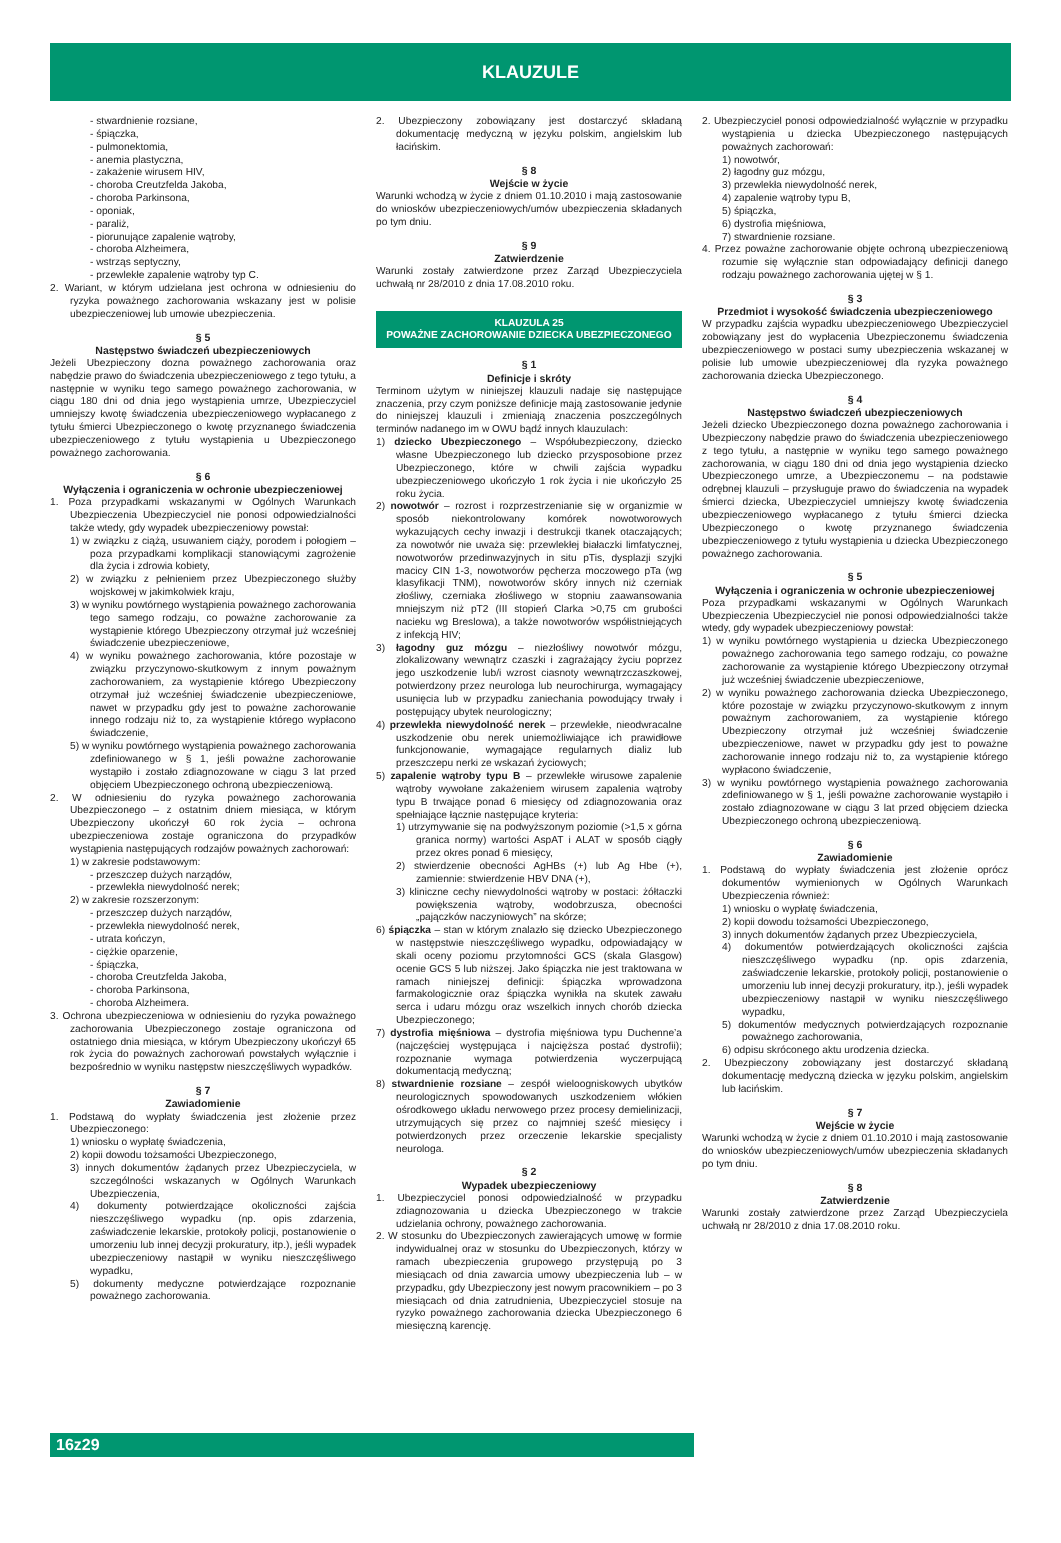KLAUZULE
- stwardnienie rozsiane,
- śpiączka,
- pulmonektomia,
- anemia plastyczna,
- zakażenie wirusem HIV,
- choroba Creutzfelda Jakoba,
- choroba Parkinsona,
- oponiak,
- paraliż,
- piorunujące zapalenie wątroby,
- choroba Alzheimera,
- wstrząs septyczny,
- przewlekłe zapalenie wątroby typ C.
2. Wariant, w którym udzielana jest ochrona w odniesieniu do ryzyka poważnego zachorowania wskazany jest w polisie ubezpieczeniowej lub umowie ubezpieczenia.
§ 5
Następstwo świadczeń ubezpieczeniowych
Jeżeli Ubezpieczony dozna poważnego zachorowania oraz nabędzie prawo do świadczenia ubezpieczeniowego z tego tytułu, a następnie w wyniku tego samego poważnego zachorowania, w ciągu 180 dni od dnia jego wystąpienia umrze, Ubezpieczyciel umniejszy kwotę świadczenia ubezpieczeniowego wypłacanego z tytułu śmierci Ubezpieczonego o kwotę przyznanego świadczenia ubezpieczeniowego z tytułu wystąpienia u Ubezpieczonego poważnego zachorowania.
§ 6
Wyłączenia i ograniczenia w ochronie ubezpieczeniowej
1. Poza przypadkami wskazanymi w Ogólnych Warunkach Ubezpieczenia Ubezpieczyciel nie ponosi odpowiedzialności także wtedy, gdy wypadek ubezpieczeniowy powstał:
1) w związku z ciążą, usuwaniem ciąży, porodem i połogiem – poza przypadkami komplikacji stanowiącymi zagrożenie dla życia i zdrowia kobiety,
2) w związku z pełnieniem przez Ubezpieczonego służby wojskowej w jakimkolwiek kraju,
3) w wyniku powtórnego wystąpienia poważnego zachorowania tego samego rodzaju, co poważne zachorowanie za wystąpienie którego Ubezpieczony otrzymał już wcześniej świadczenie ubezpieczeniowe,
4) w wyniku poważnego zachorowania, które pozostaje w związku przyczynowo-skutkowym z innym poważnym zachorowaniem, za wystąpienie którego Ubezpieczony otrzymał już wcześniej świadczenie ubezpieczeniowe, nawet w przypadku gdy jest to poważne zachorowanie innego rodzaju niż to, za wystąpienie którego wypłacono świadczenie,
5) w wyniku powtórnego wystąpienia poważnego zachorowania zdefiniowanego w § 1, jeśli poważne zachorowanie wystąpiło i zostało zdiagnozowane w ciągu 3 lat przed objęciem Ubezpieczonego ochroną ubezpieczeniową.
2. W odniesieniu do ryzyka poważnego zachorowania Ubezpieczonego – z ostatnim dniem miesiąca, w którym Ubezpieczony ukończył 60 rok życia – ochrona ubezpieczeniowa zostaje ograniczona do przypadków wystąpienia następujących rodzajów poważnych zachorowań:
1) w zakresie podstawowym:
- przeszczep dużych narządów,
- przewlekła niewydolność nerek;
2) w zakresie rozszerzonym:
- przeszczep dużych narządów,
- przewlekła niewydolność nerek,
- utrata kończyn,
- ciężkie oparzenie,
- śpiączka,
- choroba Creutzfelda Jakoba,
- choroba Parkinsona,
- choroba Alzheimera.
3. Ochrona ubezpieczeniowa w odniesieniu do ryzyka poważnego zachorowania Ubezpieczonego zostaje ograniczona od ostatniego dnia miesiąca, w którym Ubezpieczony ukończył 65 rok życia do poważnych zachorowań powstałych wyłącznie i bezpośrednio w wyniku następstw nieszczęśliwych wypadków.
§ 7
Zawiadomienie
1. Podstawą do wypłaty świadczenia jest złożenie przez Ubezpieczonego:
1) wniosku o wypłatę świadczenia,
2) kopii dowodu tożsamości Ubezpieczonego,
3) innych dokumentów żądanych przez Ubezpieczyciela, w szczególności wskazanych w Ogólnych Warunkach Ubezpieczenia,
4) dokumenty potwierdzające okoliczności zajścia nieszczęśliwego wypadku (np. opis zdarzenia, zaświadczenie lekarskie, protokoły policji, postanowienie o umorzeniu lub innej decyzji prokuratury, itp.), jeśli wypadek ubezpieczeniowy nastąpił w wyniku nieszczęśliwego wypadku,
5) dokumenty medyczne potwierdzające rozpoznanie poważnego zachorowania.
2. Ubezpieczony zobowiązany jest dostarczyć składaną dokumentację medyczną w języku polskim, angielskim lub łacińskim.
§ 8
Wejście w życie
Warunki wchodzą w życie z dniem 01.10.2010 i mają zastosowanie do wniosków ubezpieczeniowych/umów ubezpieczenia składanych po tym dniu.
§ 9
Zatwierdzenie
Warunki zostały zatwierdzone przez Zarząd Ubezpieczyciela uchwałą nr 28/2010 z dnia 17.08.2010 roku.
KLAUZULA 25
POWAŻNE ZACHOROWANIE DZIECKA UBEZPIECZONEGO
§ 1
Definicje i skróty
Terminom użytym w niniejszej klauzuli nadaje się następujące znaczenia, przy czym poniższe definicje mają zastosowanie jedynie do niniejszej klauzuli i zmieniają znaczenia poszczególnych terminów nadanego im w OWU bądź innych klauzulach:
1) dziecko Ubezpieczonego – Współubezpieczony, dziecko własne Ubezpieczonego lub dziecko przysposobione przez Ubezpieczonego, które w chwili zajścia wypadku ubezpieczeniowego ukończyło 1 rok życia i nie ukończyło 25 roku życia.
2) nowotwór – rozrost i rozprzestrzenianie się w organizmie w sposób niekontrolowany komórek nowotworowych wykazujących cechy inwazji i destrukcji tkanek otaczających; za nowotwór nie uważa się: przewlekłej białaczki limfatycznej, nowotworów przedinwazyjnych in situ pTis, dysplazji szyjki macicy CIN 1-3, nowotworów pęcherza moczowego pTa (wg klasyfikacji TNM), nowotworów skóry innych niż czerniak złośliwy, czerniaka złośliwego w stopniu zaawansowania mniejszym niż pT2 (III stopień Clarka >0,75 cm grubości nacieku wg Breslowa), a także nowotworów współistniejących z infekcją HIV;
3) łagodny guz mózgu – niezłośliwy nowotwór mózgu, zlokalizowany wewnątrz czaszki i zagrażający życiu poprzez jego uszkodzenie lub/i wzrost ciasnoty wewnątrzczaszkowej, potwierdzony przez neurologa lub neurochirurga, wymagający usunięcia lub w przypadku zaniechania powodujący trwały i postępujący ubytek neurologiczny;
4) przewlekła niewydolność nerek – przewlekłe, nieodwracalne uszkodzenie obu nerek uniemożliwiające ich prawidłowe funkcjonowanie, wymagające regularnych dializ lub przeszczepu nerki ze wskazań życiowych;
5) zapalenie wątroby typu B – przewlekłe wirusowe zapalenie wątroby wywołane zakażeniem wirusem zapalenia wątroby typu B trwające ponad 6 miesięcy od zdiagnozowania oraz spełniające łącznie następujące kryteria:
1) utrzymywanie się na podwyższonym poziomie (>1,5 x górna granica normy) wartości AspAT i ALAT w sposób ciągły przez okres ponad 6 miesięcy,
2) stwierdzenie obecności AgHBs (+) lub Ag Hbe (+), zamiennie: stwierdzenie HBV DNA (+),
3) kliniczne cechy niewydolności wątroby w postaci: żółtaczki powiększenia wątroby, wodobrzusza, obecności „pajączków naczyniowych” na skórze;
6) śpiączka – stan w którym znalazło się dziecko Ubezpieczonego w następstwie nieszczęśliwego wypadku, odpowiadający w skali oceny poziomu przytomności GCS (skala Glasgow) ocenie GCS 5 lub niższej. Jako śpiączka nie jest traktowana w ramach niniejszej definicji: śpiączka wprowadzona farmakologicznie oraz śpiączka wynikła na skutek zawału serca i udaru mózgu oraz wszelkich innych chorób dziecka Ubezpieczonego;
7) dystrofia mięśniowa – dystrofia mięśniowa typu Duchenne’a (najczęściej występująca i najcięższa postać dystrofii); rozpoznanie wymaga potwierdzenia wyczerpującą dokumentacją medyczną;
8) stwardnienie rozsiane – zespół wieloogniskowych ubytków neurologicznych spowodowanych uszkodzeniem włókien ośrodkowego układu nerwowego przez procesy demielinizacji, utrzymujących się przez co najmniej sześć miesięcy i potwierdzonych przez orzeczenie lekarskie specjalisty neurologa.
§ 2
Wypadek ubezpieczeniowy
1. Ubezpieczyciel ponosi odpowiedzialność w przypadku zdiagnozowania u dziecka Ubezpieczonego w trakcie udzielania ochrony, poważnego zachorowania.
2. W stosunku do Ubezpieczonych zawierających umowę w formie indywidualnej oraz w stosunku do Ubezpieczonych, którzy w ramach ubezpieczenia grupowego przystępują po 3 miesiącach od dnia zawarcia umowy ubezpieczenia lub – w przypadku, gdy Ubezpieczony jest nowym pracownikiem – po 3 miesiącach od dnia zatrudnienia, Ubezpieczyciel stosuje na ryzyko poważnego zachorowania dziecka Ubezpieczonego 6 miesięczną karencję.
2. Ubezpieczyciel ponosi odpowiedzialność wyłącznie w przypadku wystąpienia u dziecka Ubezpieczonego następujących poważnych zachorowań:
1) nowotwór,
2) łagodny guz mózgu,
3) przewlekła niewydolność nerek,
4) zapalenie wątroby typu B,
5) śpiączka,
6) dystrofia mięśniowa,
7) stwardnienie rozsiane.
4. Przez poważne zachorowanie objęte ochroną ubezpieczeniową rozumie się wyłącznie stan odpowiadający definicji danego rodzaju poważnego zachorowania ujętej w § 1.
§ 3
Przedmiot i wysokość świadczenia ubezpieczeniowego
W przypadku zajścia wypadku ubezpieczeniowego Ubezpieczyciel zobowiązany jest do wypłacenia Ubezpieczonemu świadczenia ubezpieczeniowego w postaci sumy ubezpieczenia wskazanej w polisie lub umowie ubezpieczeniowej dla ryzyka poważnego zachorowania dziecka Ubezpieczonego.
§ 4
Następstwo świadczeń ubezpieczeniowych
Jeżeli dziecko Ubezpieczonego dozna poważnego zachorowania i Ubezpieczony nabędzie prawo do świadczenia ubezpieczeniowego z tego tytułu, a następnie w wyniku tego samego poważnego zachorowania, w ciągu 180 dni od dnia jego wystąpienia dziecko Ubezpieczonego umrze, a Ubezpieczonemu – na podstawie odrębnej klauzuli – przysługuje prawo do świadczenia na wypadek śmierci dziecka, Ubezpieczyciel umniejszy kwotę świadczenia ubezpieczeniowego wypłacanego z tytułu śmierci dziecka Ubezpieczonego o kwotę przyznanego świadczenia ubezpieczeniowego z tytułu wystąpienia u dziecka Ubezpieczonego poważnego zachorowania.
§ 5
Wyłączenia i ograniczenia w ochronie ubezpieczeniowej
Poza przypadkami wskazanymi w Ogólnych Warunkach Ubezpieczenia Ubezpieczyciel nie ponosi odpowiedzialności także wtedy, gdy wypadek ubezpieczeniowy powstał:
1) w wyniku powtórnego wystąpienia u dziecka Ubezpieczonego poważnego zachorowania tego samego rodzaju, co poważne zachorowanie za wystąpienie którego Ubezpieczony otrzymał już wcześniej świadczenie ubezpieczeniowe,
2) w wyniku poważnego zachorowania dziecka Ubezpieczonego, które pozostaje w związku przyczynowo-skutkowym z innym poważnym zachorowaniem, za wystąpienie którego Ubezpieczony otrzymał już wcześniej świadczenie ubezpieczeniowe, nawet w przypadku gdy jest to poważne zachorowanie innego rodzaju niż to, za wystąpienie którego wypłacono świadczenie,
3) w wyniku powtórnego wystąpienia poważnego zachorowania zdefiniowanego w § 1, jeśli poważne zachorowanie wystąpiło i zostało zdiagnozowane w ciągu 3 lat przed objęciem dziecka Ubezpieczonego ochroną ubezpieczeniową.
§ 6
Zawiadomienie
1. Podstawą do wypłaty świadczenia jest złożenie oprócz dokumentów wymienionych w Ogólnych Warunkach Ubezpieczenia również:
1) wniosku o wypłatę świadczenia,
2) kopii dowodu tożsamości Ubezpieczonego,
3) innych dokumentów żądanych przez Ubezpieczyciela,
4) dokumentów potwierdzających okoliczności zajścia nieszczęśliwego wypadku (np. opis zdarzenia, zaświadczenie lekarskie, protokoły policji, postanowienie o umorzeniu lub innej decyzji prokuratury, itp.), jeśli wypadek ubezpieczeniowy nastąpił w wyniku nieszczęśliwego wypadku,
5) dokumentów medycznych potwierdzających rozpoznanie poważnego zachorowania,
6) odpisu skróconego aktu urodzenia dziecka.
2. Ubezpieczony zobowiązany jest dostarczyć składaną dokumentację medyczną dziecka w języku polskim, angielskim lub łacińskim.
§ 7
Wejście w życie
Warunki wchodzą w życie z dniem 01.10.2010 i mają zastosowanie do wniosków ubezpieczeniowych/umów ubezpieczenia składanych po tym dniu.
§ 8
Zatwierdzenie
Warunki zostały zatwierdzone przez Zarząd Ubezpieczyciela uchwałą nr 28/2010 z dnia 17.08.2010 roku.
16z29